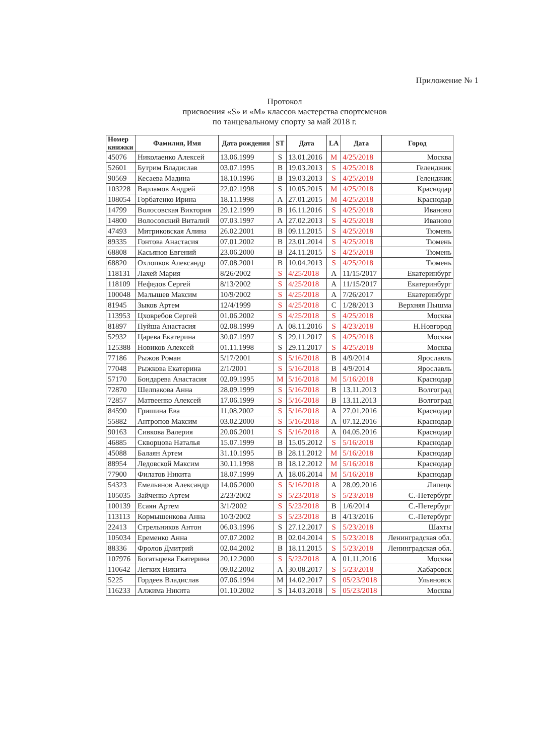Приложение № 1
Протокол
присвоения «S» и «M» классов мастерства спортсменов
по танцевальному спорту за май 2018 г.
| Номер книжки | Фамилия, Имя | Дата рождения | ST | Дата | LA | Дата | Город |
| --- | --- | --- | --- | --- | --- | --- | --- |
| 45076 | Николаенко Алексей | 13.06.1999 | S | 13.01.2016 | M | 4/25/2018 | Москва |
| 52601 | Бутрим Владислав | 03.07.1995 | B | 19.03.2013 | S | 4/25/2018 | Геленджик |
| 90569 | Кесаева Мадина | 18.10.1996 | B | 19.03.2013 | S | 4/25/2018 | Геленджик |
| 103228 | Варламов Андрей | 22.02.1998 | S | 10.05.2015 | M | 4/25/2018 | Краснодар |
| 108054 | Горбатенко Ирина | 18.11.1998 | A | 27.01.2015 | M | 4/25/2018 | Краснодар |
| 14799 | Волосовская Виктория | 29.12.1999 | B | 16.11.2016 | S | 4/25/2018 | Иваново |
| 14800 | Волосовский Виталий | 07.03.1997 | A | 27.02.2013 | S | 4/25/2018 | Иваново |
| 47493 | Митриковская Алина | 26.02.2001 | B | 09.11.2015 | S | 4/25/2018 | Тюмень |
| 89335 | Гонтова Анастасия | 07.01.2002 | B | 23.01.2014 | S | 4/25/2018 | Тюмень |
| 68808 | Касьянов Евгений | 23.06.2000 | B | 24.11.2015 | S | 4/25/2018 | Тюмень |
| 68820 | Охлопков Александр | 07.08.2001 | B | 10.04.2013 | S | 4/25/2018 | Тюмень |
| 118131 | Лахей Мария | 8/26/2002 | S | 4/25/2018 | A | 11/15/2017 | Екатеринбург |
| 118109 | Нефедов Сергей | 8/13/2002 | S | 4/25/2018 | A | 11/15/2017 | Екатеринбург |
| 100048 | Малышев Максим | 10/9/2002 | S | 4/25/2018 | A | 7/26/2017 | Екатеринбург |
| 81945 | Зыков Артем | 12/4/1999 | S | 4/25/2018 | C | 1/28/2013 | Верхняя Пышма |
| 113953 | Цховребов Сергей | 01.06.2002 | S | 4/25/2018 | S | 4/25/2018 | Москва |
| 81897 | Пуйша Анастасия | 02.08.1999 | A | 08.11.2016 | S | 4/23/2018 | Н.Новгород |
| 52932 | Царева Екатерина | 30.07.1997 | S | 29.11.2017 | S | 4/25/2018 | Москва |
| 125388 | Новиков Алексей | 01.11.1998 | S | 29.11.2017 | S | 4/25/2018 | Москва |
| 77186 | Рыжов Роман | 5/17/2001 | S | 5/16/2018 | B | 4/9/2014 | Ярославль |
| 77048 | Рыжкова Екатерина | 2/1/2001 | S | 5/16/2018 | B | 4/9/2014 | Ярославль |
| 57170 | Бондарева Анастасия | 02.09.1995 | M | 5/16/2018 | M | 5/16/2018 | Краснодар |
| 72870 | Шелпакова Анна | 28.09.1999 | S | 5/16/2018 | B | 13.11.2013 | Волгоград |
| 72857 | Матвеенко Алексей | 17.06.1999 | S | 5/16/2018 | B | 13.11.2013 | Волгоград |
| 84590 | Гришина Ева | 11.08.2002 | S | 5/16/2018 | A | 27.01.2016 | Краснодар |
| 55882 | Антропов Максим | 03.02.2000 | S | 5/16/2018 | A | 07.12.2016 | Краснодар |
| 90163 | Сивкова Валерия | 20.06.2001 | S | 5/16/2018 | A | 04.05.2016 | Краснодар |
| 46885 | Скворцова Наталья | 15.07.1999 | B | 15.05.2012 | S | 5/16/2018 | Краснодар |
| 45088 | Балаян Артем | 31.10.1995 | B | 28.11.2012 | M | 5/16/2018 | Краснодар |
| 88954 | Ледовской Максим | 30.11.1998 | B | 18.12.2012 | M | 5/16/2018 | Краснодар |
| 77900 | Филатов Никита | 18.07.1999 | A | 18.06.2014 | M | 5/16/2018 | Краснодар |
| 54323 | Емельянов Александр | 14.06.2000 | S | 5/16/2018 | A | 28.09.2016 | Липецк |
| 105035 | Зайченко Артем | 2/23/2002 | S | 5/23/2018 | S | 5/23/2018 | С.-Петербург |
| 100139 | Есаян Артем | 3/1/2002 | S | 5/23/2018 | B | 1/6/2014 | С.-Петербург |
| 113113 | Кормышенкова Анна | 10/3/2002 | S | 5/23/2018 | B | 4/13/2016 | С.-Петербург |
| 22413 | Стрельников Антон | 06.03.1996 | S | 27.12.2017 | S | 5/23/2018 | Шахты |
| 105034 | Еременко Анна | 07.07.2002 | B | 02.04.2014 | S | 5/23/2018 | Ленинградская обл. |
| 88336 | Фролов Дмитрий | 02.04.2002 | B | 18.11.2015 | S | 5/23/2018 | Ленинградская обл. |
| 107976 | Богатырева Екатерина | 20.12.2000 | S | 5/23/2018 | A | 01.11.2016 | Москва |
| 110642 | Легких Никита | 09.02.2002 | A | 30.08.2017 | S | 5/23/2018 | Хабаровск |
| 5225 | Гордеев Владислав | 07.06.1994 | M | 14.02.2017 | S | 05/23/2018 | Ульяновск |
| 116233 | Алжима Никита | 01.10.2002 | S | 14.03.2018 | S | 05/23/2018 | Москва |